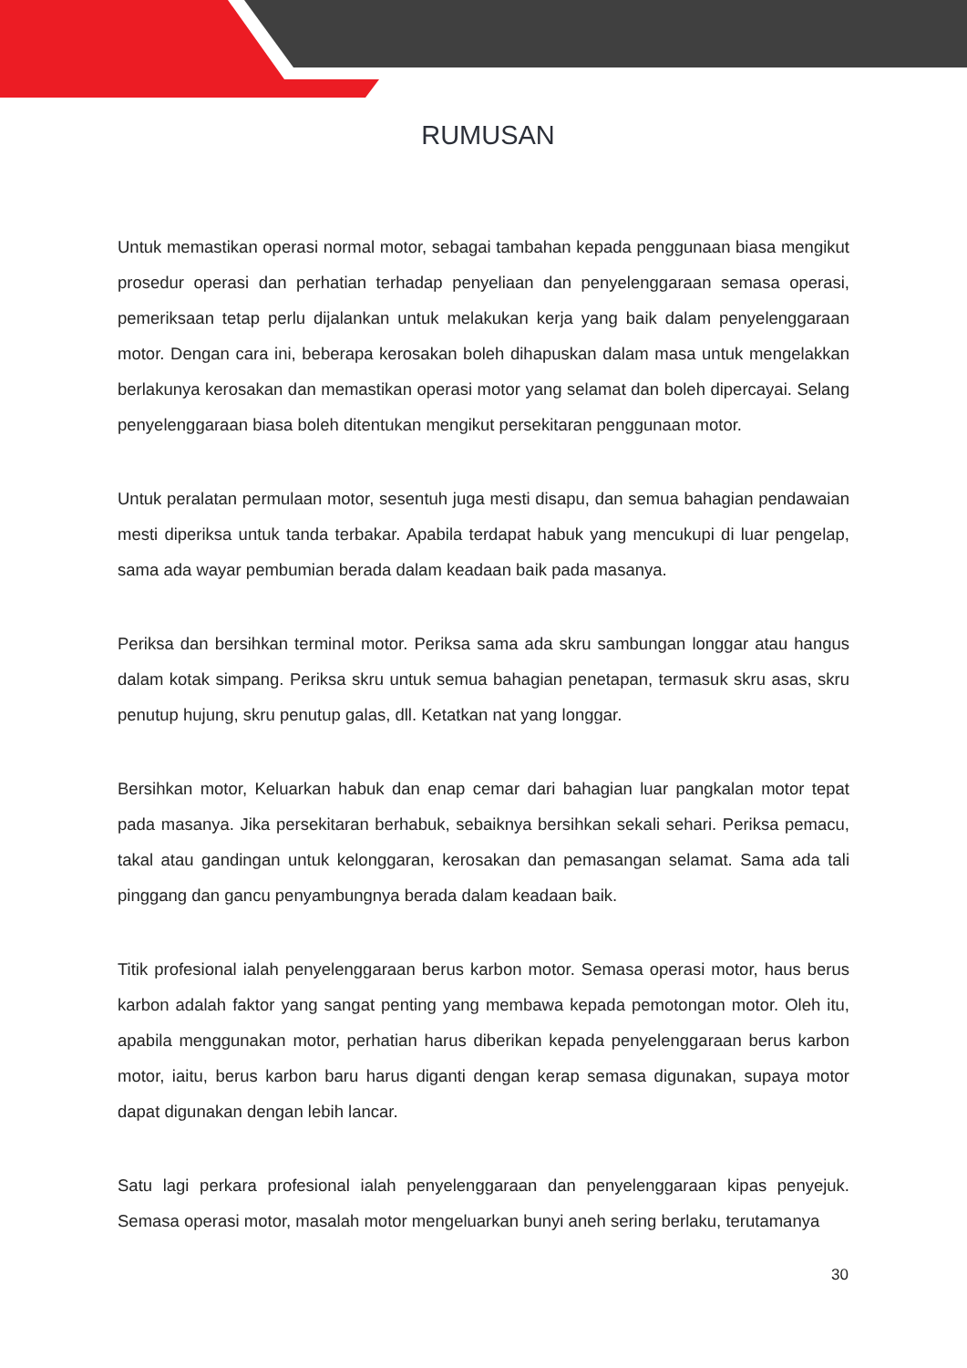RUMUSAN
Untuk memastikan operasi normal motor, sebagai tambahan kepada penggunaan biasa mengikut prosedur operasi dan perhatian terhadap penyeliaan dan penyelenggaraan semasa operasi, pemeriksaan tetap perlu dijalankan untuk melakukan kerja yang baik dalam penyelenggaraan motor. Dengan cara ini, beberapa kerosakan boleh dihapuskan dalam masa untuk mengelakkan berlakunya kerosakan dan memastikan operasi motor yang selamat dan boleh dipercayai. Selang penyelenggaraan biasa boleh ditentukan mengikut persekitaran penggunaan motor.
Untuk peralatan permulaan motor, sesentuh juga mesti disapu, dan semua bahagian pendawaian mesti diperiksa untuk tanda terbakar. Apabila terdapat habuk yang mencukupi di luar pengelap, sama ada wayar pembumian berada dalam keadaan baik pada masanya.
Periksa dan bersihkan terminal motor. Periksa sama ada skru sambungan longgar atau hangus dalam kotak simpang. Periksa skru untuk semua bahagian penetapan, termasuk skru asas, skru penutup hujung, skru penutup galas, dll. Ketatkan nat yang longgar.
Bersihkan motor, Keluarkan habuk dan enap cemar dari bahagian luar pangkalan motor tepat pada masanya. Jika persekitaran berhabuk, sebaiknya bersihkan sekali sehari. Periksa pemacu, takal atau gandingan untuk kelonggaran, kerosakan dan pemasangan selamat. Sama ada tali pinggang dan gancu penyambungnya berada dalam keadaan baik.
Titik profesional ialah penyelenggaraan berus karbon motor. Semasa operasi motor, haus berus karbon adalah faktor yang sangat penting yang membawa kepada pemotongan motor. Oleh itu, apabila menggunakan motor, perhatian harus diberikan kepada penyelenggaraan berus karbon motor, iaitu, berus karbon baru harus diganti dengan kerap semasa digunakan, supaya motor dapat digunakan dengan lebih lancar.
Satu lagi perkara profesional ialah penyelenggaraan dan penyelenggaraan kipas penyejuk. Semasa operasi motor, masalah motor mengeluarkan bunyi aneh sering berlaku, terutamanya
30